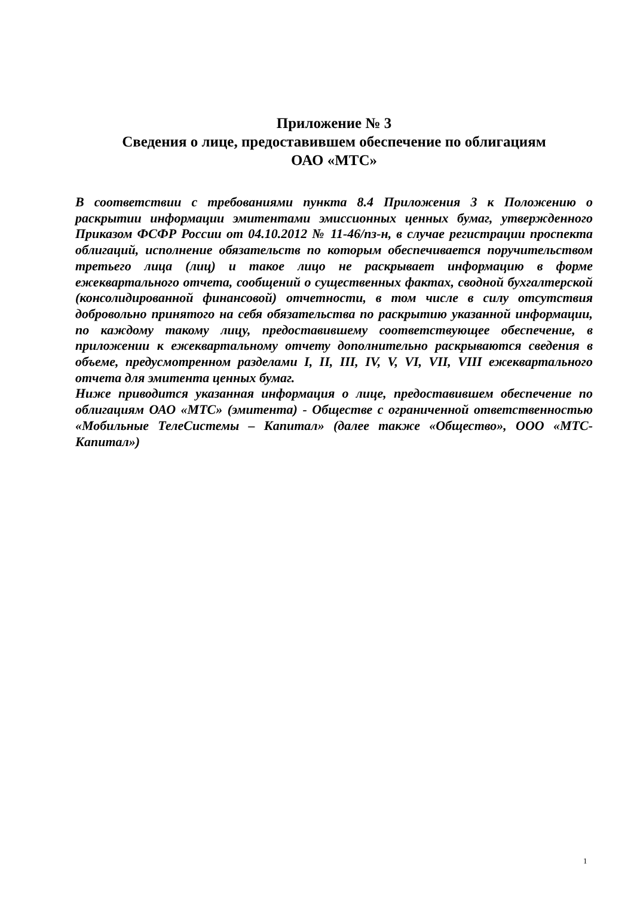Приложение № 3
Сведения о лице, предоставившем обеспечение по облигациям
ОАО «МТС»
В соответствии с требованиями пункта 8.4 Приложения 3 к Положению о раскрытии информации эмитентами эмиссионных ценных бумаг, утвержденного Приказом ФСФР России от 04.10.2012 № 11-46/пз-н, в случае регистрации проспекта облигаций, исполнение обязательств по которым обеспечивается поручительством третьего лица (лиц) и такое лицо не раскрывает информацию в форме ежеквартального отчета, сообщений о существенных фактах, сводной бухгалтерской (консолидированной финансовой) отчетности, в том числе в силу отсутствия добровольно принятого на себя обязательства по раскрытию указанной информации, по каждому такому лицу, предоставившему соответствующее обеспечение, в приложении к ежеквартальному отчету дополнительно раскрываются сведения в объеме, предусмотренном разделами I, II, III, IV, V, VI, VII, VIII ежеквартального отчета для эмитента ценных бумаг.
Ниже приводится указанная информация о лице, предоставившем обеспечение по облигациям ОАО «МТС» (эмитента) - Обществе с ограниченной ответственностью «Мобильные ТелеСистемы – Капитал» (далее также «Общество», ООО «МТС-Капитал»)
1